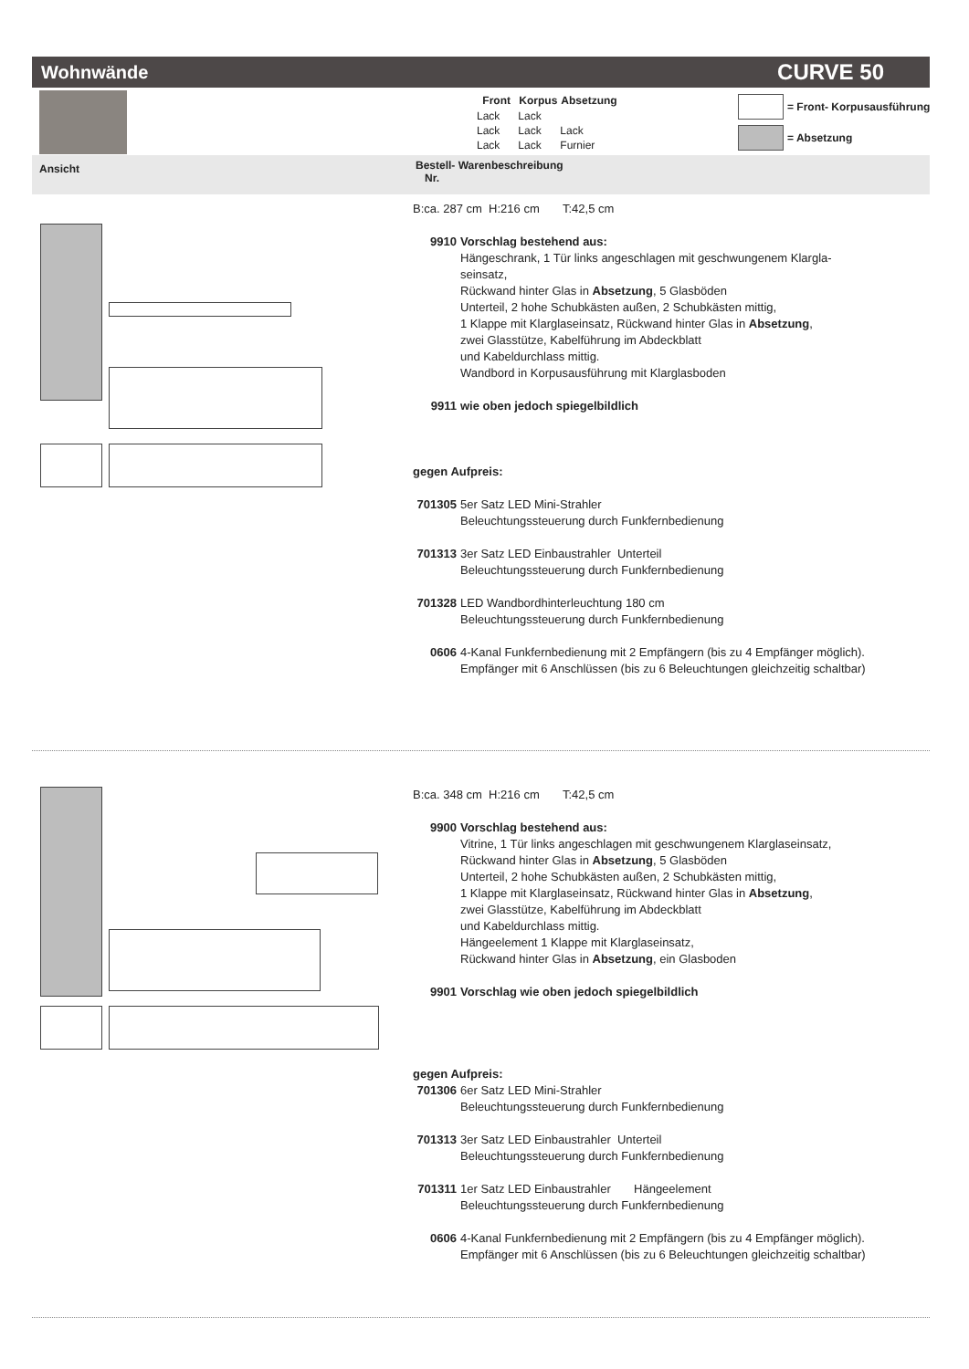Wohnwände CURVE 50
| Front | Korpus | Absetzung |
| --- | --- | --- |
| Lack | Lack | |
| Lack | Lack | Lack |
| Lack | Lack | Furnier |
= Front- Korpusausführung
= Absetzung
Ansicht Bestell- Warenbeschreibung
Nr.
B:ca. 287 cm H:216 cm T:42,5 cm
9910 Vorschlag bestehend aus:
Hängeschrank, 1 Tür links angeschlagen mit geschwungenem Klargla-
seinsatz,
Rückwand hinter Glas in Absetzung, 5 Glasböden
Unterteil, 2 hohe Schubkästen außen, 2 Schubkästen mittig,
1 Klappe mit Klarglaseinsatz, Rückwand hinter Glas in Absetzung,
zwei Glasstütze, Kabelführung im Abdeckblatt
und Kabeldurchlass mittig.
Wandbord in Korpusausführung mit Klarglasboden
9911 wie oben jedoch spiegelbildlich
gegen Aufpreis:
701305 5er Satz LED Mini-Strahler
Beleuchtungssteuerung durch Funkfernbedienung
701313 3er Satz LED Einbaustrahler Unterteil
Beleuchtungssteuerung durch Funkfernbedienung
701328 LED Wandbordhinterleuchtung 180 cm
Beleuchtungssteuerung durch Funkfernbedienung
0606 4-Kanal Funkfernbedienung mit 2 Empfängern (bis zu 4 Empfänger möglich).
Empfänger mit 6 Anschlüssen (bis zu 6 Beleuchtungen gleichzeitig schaltbar)
B:ca. 348 cm H:216 cm T:42,5 cm
9900 Vorschlag bestehend aus:
Vitrine, 1 Tür links angeschlagen mit geschwungenem Klarglaseinsatz,
Rückwand hinter Glas in Absetzung, 5 Glasböden
Unterteil, 2 hohe Schubkästen außen, 2 Schubkästen mittig,
1 Klappe mit Klarglaseinsatz, Rückwand hinter Glas in Absetzung,
zwei Glasstütze, Kabelführung im Abdeckblatt
und Kabeldurchlass mittig.
Hängeelement 1 Klappe mit Klarglaseinsatz,
Rückwand hinter Glas in Absetzung, ein Glasboden
9901 Vorschlag wie oben jedoch spiegelbildlich
gegen Aufpreis:
701306 6er Satz LED Mini-Strahler
Beleuchtungssteuerung durch Funkfernbedienung
701313 3er Satz LED Einbaustrahler Unterteil
Beleuchtungssteuerung durch Funkfernbedienung
701311 1er Satz LED Einbaustrahler Hängeelement
Beleuchtungssteuerung durch Funkfernbedienung
0606 4-Kanal Funkfernbedienung mit 2 Empfängern (bis zu 4 Empfänger möglich).
Empfänger mit 6 Anschlüssen (bis zu 6 Beleuchtungen gleichzeitig schaltbar)